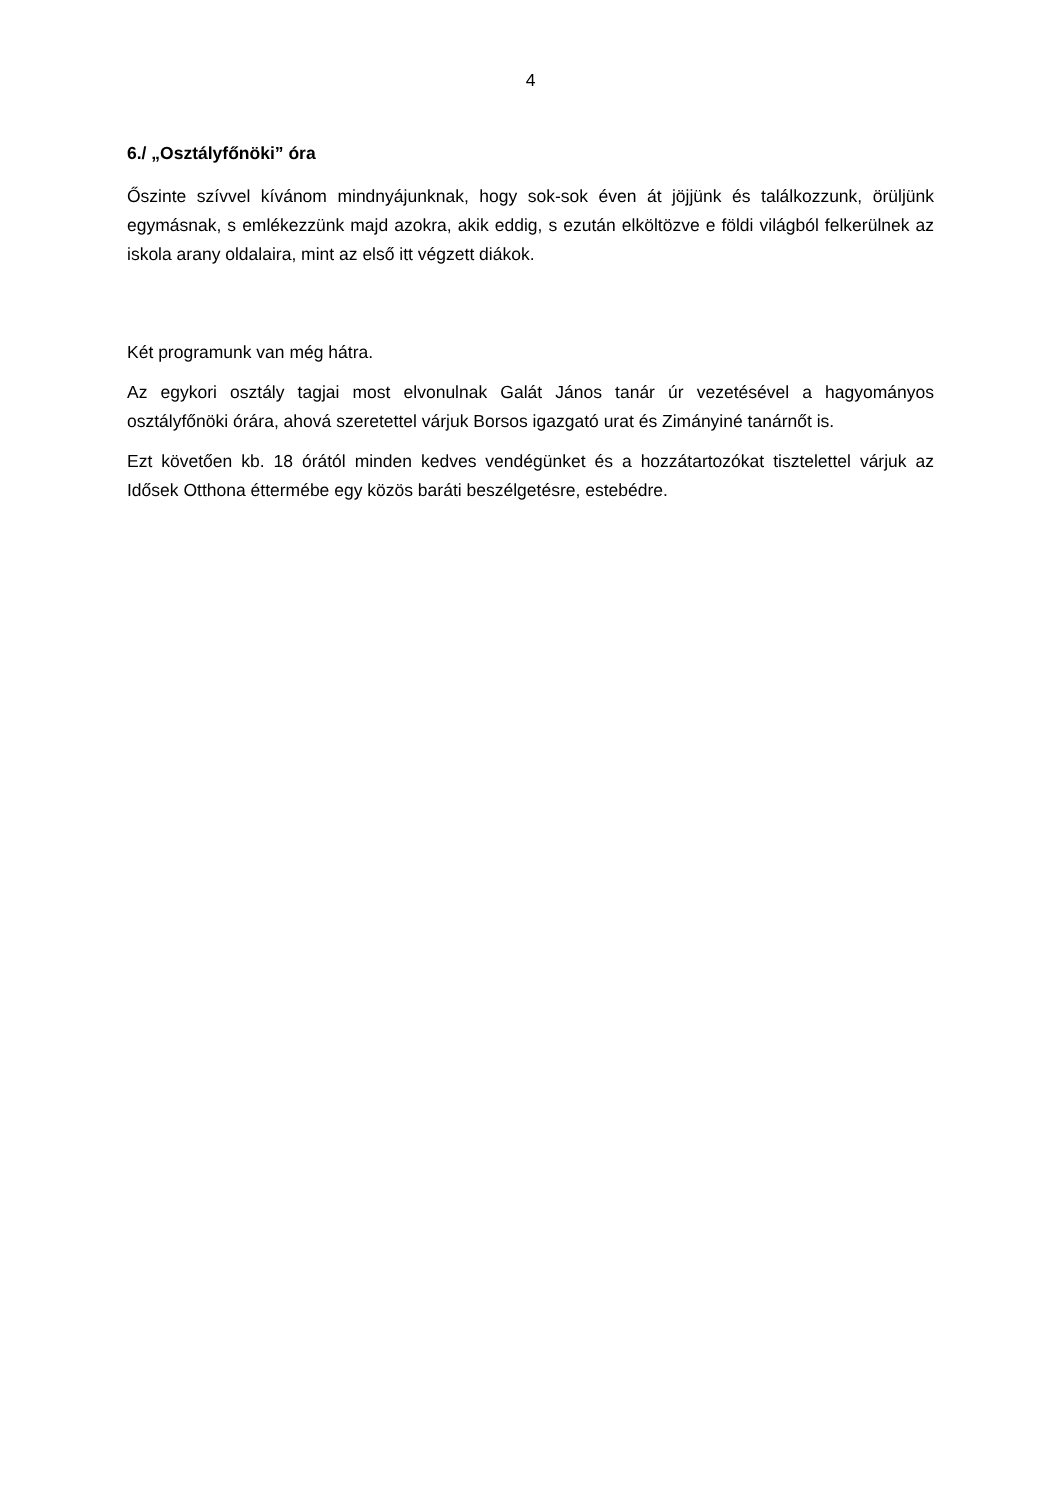4
6./ „Osztályfőnöki” óra
Őszinte szívvel kívánom mindnyájunknak, hogy sok-sok éven át jöjjünk és találkozzunk, örüljünk egymásnak, s emlékezzünk majd azokra, akik eddig, s ezután elköltözve e földi világból felkerülnek az iskola arany oldalaira, mint az első itt végzett diákok.
Két programunk van még hátra.
Az egykori osztály tagjai most elvonulnak Galát János tanár úr vezetésével a hagyományos osztályfőnöki órára, ahová szeretettel várjuk Borsos igazgató urat és Zimányiné tanárnőt is.
Ezt követően kb. 18 órától minden kedves vendégünket és a hozzátartozókat tisztelettel várjuk az Idősek Otthona éttermébe egy közös baráti beszélgetésre, estebédre.